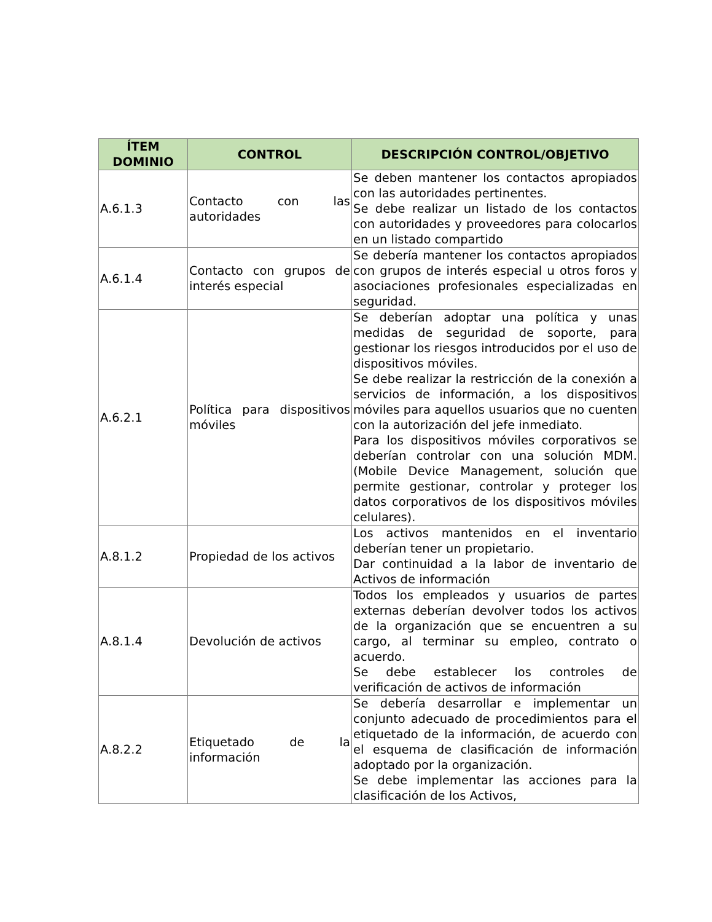| ÍTEM DOMINIO | CONTROL | DESCRIPCIÓN CONTROL/OBJETIVO |
| --- | --- | --- |
| A.6.1.3 | Contacto con las autoridades | Se deben mantener los contactos apropiados con las autoridades pertinentes. Se debe realizar un listado de los contactos con autoridades y proveedores para colocarlos en un listado compartido |
| A.6.1.4 | Contacto con grupos de interés especial | Se debería mantener los contactos apropiados con grupos de interés especial u otros foros y asociaciones profesionales especializadas en seguridad. |
| A.6.2.1 | Política para dispositivos móviles | Se deberían adoptar una política y unas medidas de seguridad de soporte, para gestionar los riesgos introducidos por el uso de dispositivos móviles. Se debe realizar la restricción de la conexión a servicios de información, a los dispositivos móviles para aquellos usuarios que no cuenten con la autorización del jefe inmediato. Para los dispositivos móviles corporativos se deberían controlar con una solución MDM. (Mobile Device Management, solución que permite gestionar, controlar y proteger los datos corporativos de los dispositivos móviles celulares). |
| A.8.1.2 | Propiedad de los activos | Los activos mantenidos en el inventario deberían tener un propietario. Dar continuidad a la labor de inventario de Activos de información |
| A.8.1.4 | Devolución de activos | Todos los empleados y usuarios de partes externas deberían devolver todos los activos de la organización que se encuentren a su cargo, al terminar su empleo, contrato o acuerdo. Se debe establecer los controles de verificación de activos de información |
| A.8.2.2 | Etiquetado de la información | Se debería desarrollar e implementar un conjunto adecuado de procedimientos para el etiquetado de la información, de acuerdo con el esquema de clasificación de información adoptado por la organización. Se debe implementar las acciones para la clasificación de los Activos, |